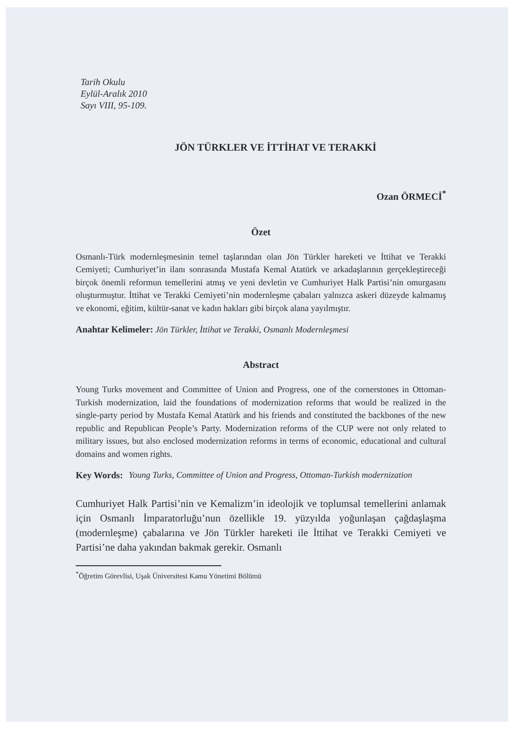Tarih Okulu
Eylül-Aralık 2010
Sayı VIII, 95-109.
JÖN TÜRKLER VE İTTİHAT VE TERAKKİ
Ozan ÖRMECİ<sup>*</sup>
Özet
Osmanlı-Türk modernleşmesinin temel taşlarından olan Jön Türkler hareketi ve İttihat ve Terakki Cemiyeti; Cumhuriyet’in ilanı sonrasında Mustafa Kemal Atatürk ve arkadaşlarının gerçekleştireceği birçok önemli reformun temellerini atmış ve yeni devletin ve Cumhuriyet Halk Partisi’nin omurgasını oluşturmuştur. İttihat ve Terakki Cemiyeti’nin modernleşme çabaları yalnızca askeri düzeyde kalmamış ve ekonomi, eğitim, kültür-sanat ve kadın hakları gibi birçok alana yayılmıştır.
Anahtar Kelimeler: Jön Türkler, İttihat ve Terakki, Osmanlı Modernleşmesi
Abstract
Young Turks movement and Committee of Union and Progress, one of the cornerstones in Ottoman-Turkish modernization, laid the foundations of modernization reforms that would be realized in the single-party period by Mustafa Kemal Atatürk and his friends and constituted the backbones of the new republic and Republican People’s Party. Modernization reforms of the CUP were not only related to military issues, but also enclosed modernization reforms in terms of economic, educational and cultural domains and women rights.
Key Words: Young Turks, Committee of Union and Progress, Ottoman-Turkish modernization
Cumhuriyet Halk Partisi’nin ve Kemalizm’in ideolojik ve toplumsal temellerini anlamak için Osmanlı İmparatorluğu’nun özellikle 19. yüzyılda yoğunlaşan çağdaşlaşma (modernleşme) çabalarına ve Jön Türkler hareketi ile İttihat ve Terakki Cemiyeti ve Partisi’ne daha yakından bakmak gerekir. Osmanlı
<sup>*</sup> Öğretim Görevlisi, Uşak Üniversitesi Kamu Yönetimi Bölümü